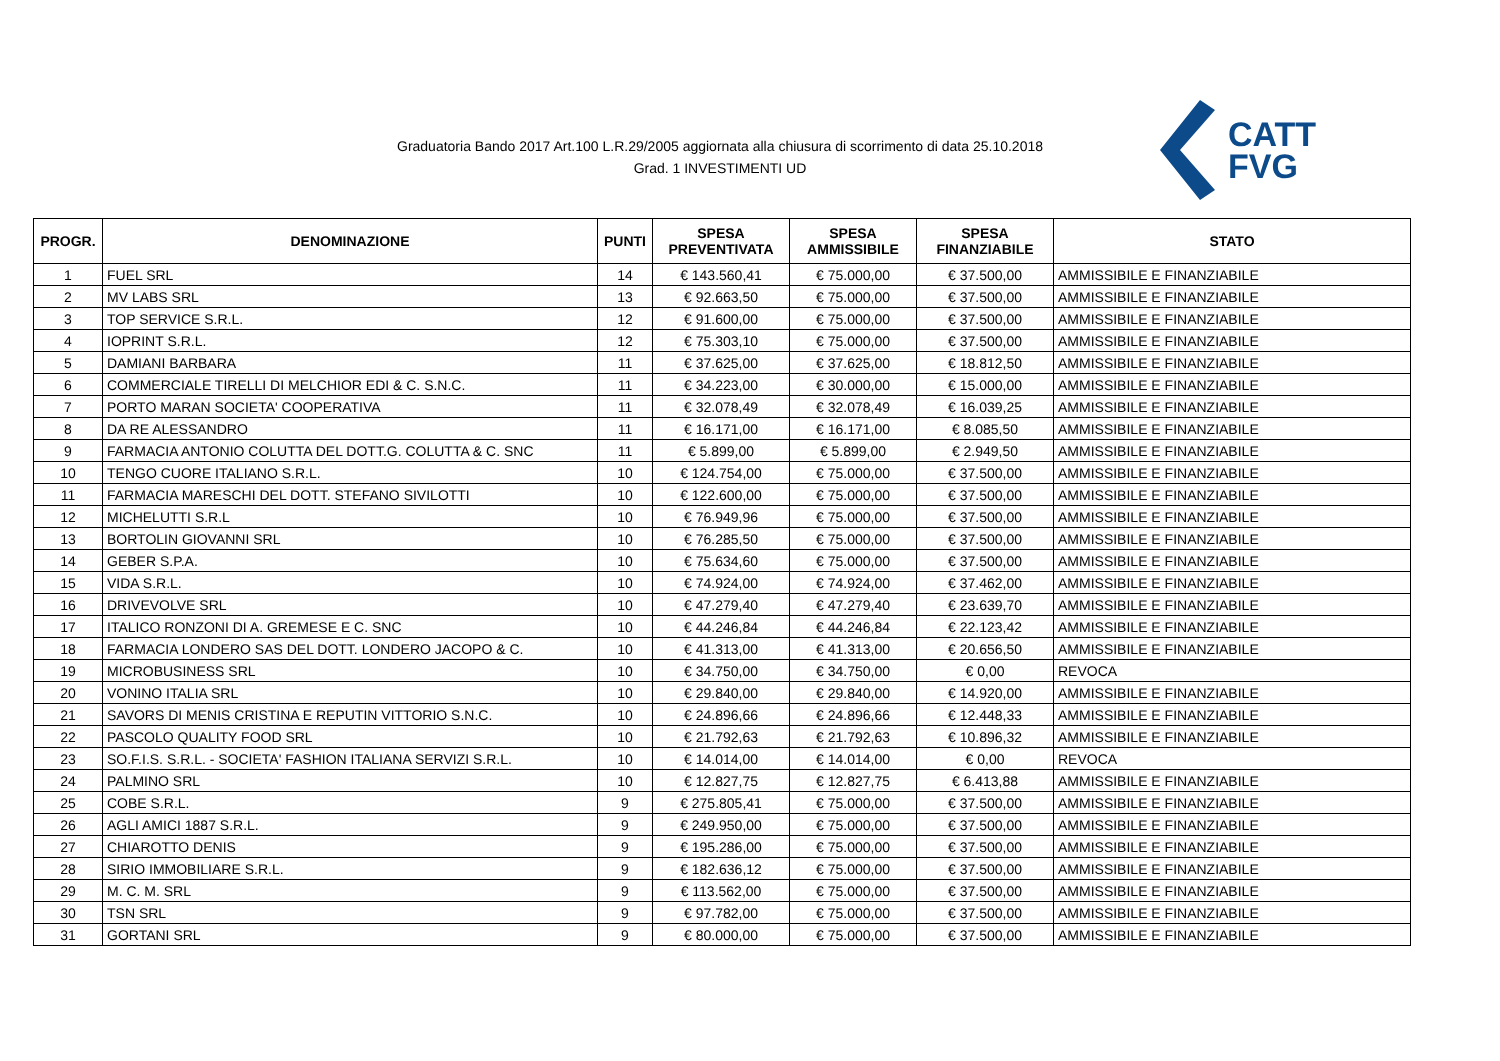Graduatoria Bando 2017 Art.100 L.R.29/2005 aggiornata alla chiusura di scorrimento di data 25.10.2018
Grad. 1 INVESTIMENTI UD
CATT
FVG
| PROGR. | DENOMINAZIONE | PUNTI | SPESA PREVENTIVATA | SPESA AMMISSIBILE | SPESA FINANZIABILE | STATO |
| --- | --- | --- | --- | --- | --- | --- |
| 1 | FUEL SRL | 14 | € 143.560,41 | € 75.000,00 | € 37.500,00 | AMMISSIBILE E FINANZIABILE |
| 2 | MV LABS SRL | 13 | € 92.663,50 | € 75.000,00 | € 37.500,00 | AMMISSIBILE E FINANZIABILE |
| 3 | TOP SERVICE S.R.L. | 12 | € 91.600,00 | € 75.000,00 | € 37.500,00 | AMMISSIBILE E FINANZIABILE |
| 4 | IOPRINT S.R.L. | 12 | € 75.303,10 | € 75.000,00 | € 37.500,00 | AMMISSIBILE E FINANZIABILE |
| 5 | DAMIANI BARBARA | 11 | € 37.625,00 | € 37.625,00 | € 18.812,50 | AMMISSIBILE E FINANZIABILE |
| 6 | COMMERCIALE TIRELLI DI MELCHIOR EDI & C. S.N.C. | 11 | € 34.223,00 | € 30.000,00 | € 15.000,00 | AMMISSIBILE E FINANZIABILE |
| 7 | PORTO MARAN SOCIETA' COOPERATIVA | 11 | € 32.078,49 | € 32.078,49 | € 16.039,25 | AMMISSIBILE E FINANZIABILE |
| 8 | DA RE ALESSANDRO | 11 | € 16.171,00 | € 16.171,00 | € 8.085,50 | AMMISSIBILE E FINANZIABILE |
| 9 | FARMACIA ANTONIO COLUTTA DEL DOTT.G. COLUTTA & C. SNC | 11 | € 5.899,00 | € 5.899,00 | € 2.949,50 | AMMISSIBILE E FINANZIABILE |
| 10 | TENGO CUORE ITALIANO S.R.L. | 10 | € 124.754,00 | € 75.000,00 | € 37.500,00 | AMMISSIBILE E FINANZIABILE |
| 11 | FARMACIA MARESCHI DEL DOTT. STEFANO SIVILOTTI | 10 | € 122.600,00 | € 75.000,00 | € 37.500,00 | AMMISSIBILE E FINANZIABILE |
| 12 | MICHELUTTI S.R.L | 10 | € 76.949,96 | € 75.000,00 | € 37.500,00 | AMMISSIBILE E FINANZIABILE |
| 13 | BORTOLIN GIOVANNI SRL | 10 | € 76.285,50 | € 75.000,00 | € 37.500,00 | AMMISSIBILE E FINANZIABILE |
| 14 | GEBER S.P.A. | 10 | € 75.634,60 | € 75.000,00 | € 37.500,00 | AMMISSIBILE E FINANZIABILE |
| 15 | VIDA S.R.L. | 10 | € 74.924,00 | € 74.924,00 | € 37.462,00 | AMMISSIBILE E FINANZIABILE |
| 16 | DRIVEVOLVE SRL | 10 | € 47.279,40 | € 47.279,40 | € 23.639,70 | AMMISSIBILE E FINANZIABILE |
| 17 | ITALICO RONZONI DI A. GREMESE E C. SNC | 10 | € 44.246,84 | € 44.246,84 | € 22.123,42 | AMMISSIBILE E FINANZIABILE |
| 18 | FARMACIA LONDERO SAS DEL DOTT. LONDERO JACOPO & C. | 10 | € 41.313,00 | € 41.313,00 | € 20.656,50 | AMMISSIBILE E FINANZIABILE |
| 19 | MICROBUSINESS SRL | 10 | € 34.750,00 | € 34.750,00 | € 0,00 | REVOCA |
| 20 | VONINO ITALIA SRL | 10 | € 29.840,00 | € 29.840,00 | € 14.920,00 | AMMISSIBILE E FINANZIABILE |
| 21 | SAVORS DI MENIS CRISTINA E REPUTIN VITTORIO S.N.C. | 10 | € 24.896,66 | € 24.896,66 | € 12.448,33 | AMMISSIBILE E FINANZIABILE |
| 22 | PASCOLO QUALITY FOOD SRL | 10 | € 21.792,63 | € 21.792,63 | € 10.896,32 | AMMISSIBILE E FINANZIABILE |
| 23 | SO.F.I.S. S.R.L. - SOCIETA' FASHION ITALIANA SERVIZI S.R.L. | 10 | € 14.014,00 | € 14.014,00 | € 0,00 | REVOCA |
| 24 | PALMINO SRL | 10 | € 12.827,75 | € 12.827,75 | € 6.413,88 | AMMISSIBILE E FINANZIABILE |
| 25 | COBE S.R.L. | 9 | € 275.805,41 | € 75.000,00 | € 37.500,00 | AMMISSIBILE E FINANZIABILE |
| 26 | AGLI AMICI 1887 S.R.L. | 9 | € 249.950,00 | € 75.000,00 | € 37.500,00 | AMMISSIBILE E FINANZIABILE |
| 27 | CHIAROTTO DENIS | 9 | € 195.286,00 | € 75.000,00 | € 37.500,00 | AMMISSIBILE E FINANZIABILE |
| 28 | SIRIO IMMOBILIARE S.R.L. | 9 | € 182.636,12 | € 75.000,00 | € 37.500,00 | AMMISSIBILE E FINANZIABILE |
| 29 | M. C. M. SRL | 9 | € 113.562,00 | € 75.000,00 | € 37.500,00 | AMMISSIBILE E FINANZIABILE |
| 30 | TSN SRL | 9 | € 97.782,00 | € 75.000,00 | € 37.500,00 | AMMISSIBILE E FINANZIABILE |
| 31 | GORTANI SRL | 9 | € 80.000,00 | € 75.000,00 | € 37.500,00 | AMMISSIBILE E FINANZIABILE |